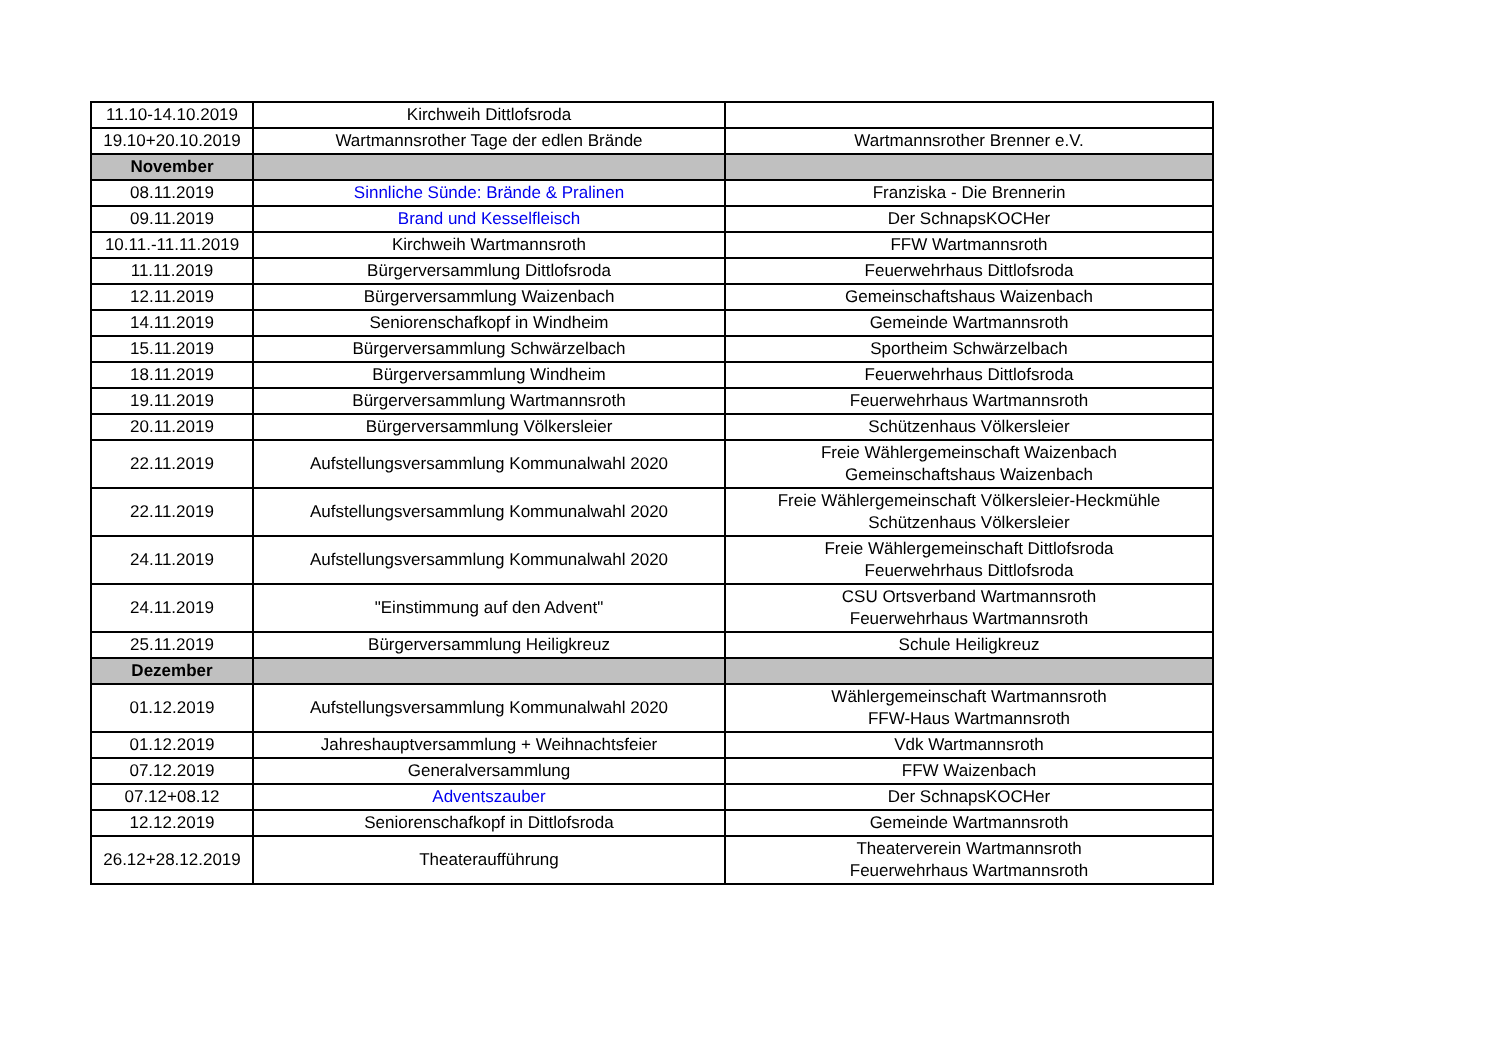| 11.10-14.10.2019 | Kirchweih Dittlofsroda | |
| 19.10+20.10.2019 | Wartmannsrother Tage der edlen Brände | Wartmannsrother Brenner e.V. |
| November | | |
| 08.11.2019 | Sinnliche Sünde: Brände & Pralinen | Franziska - Die Brennerin |
| 09.11.2019 | Brand und Kesselfleisch | Der SchnapsKOCHer |
| 10.11.-11.11.2019 | Kirchweih Wartmannsroth | FFW Wartmannsroth |
| 11.11.2019 | Bürgerversammlung Dittlofsroda | Feuerwehrhaus Dittlofsroda |
| 12.11.2019 | Bürgerversammlung Waizenbach | Gemeinschaftshaus Waizenbach |
| 14.11.2019 | Seniorenschafkopf in Windheim | Gemeinde Wartmannsroth |
| 15.11.2019 | Bürgerversammlung Schwärzelbach | Sportheim Schwärzelbach |
| 18.11.2019 | Bürgerversammlung Windheim | Feuerwehrhaus Dittlofsroda |
| 19.11.2019 | Bürgerversammlung Wartmannsroth | Feuerwehrhaus Wartmannsroth |
| 20.11.2019 | Bürgerversammlung Völkersleier | Schützenhaus Völkersleier |
| 22.11.2019 | Aufstellungsversammlung Kommunalwahl 2020 | Freie Wählergemeinschaft Waizenbach Gemeinschaftshaus Waizenbach |
| 22.11.2019 | Aufstellungsversammlung Kommunalwahl 2020 | Freie Wählergemeinschaft Völkersleier-Heckmühle Schützenhaus Völkersleier |
| 24.11.2019 | Aufstellungsversammlung Kommunalwahl 2020 | Freie Wählergemeinschaft Dittlofsroda Feuerwehrhaus Dittlofsroda |
| 24.11.2019 | "Einstimmung auf den Advent" | CSU Ortsverband Wartmannsroth Feuerwehrhaus Wartmannsroth |
| 25.11.2019 | Bürgerversammlung Heiligkreuz | Schule Heiligkreuz |
| Dezember | | |
| 01.12.2019 | Aufstellungsversammlung Kommunalwahl 2020 | Wählergemeinschaft Wartmannsroth FFW-Haus Wartmannsroth |
| 01.12.2019 | Jahreshauptversammlung + Weihnachtsfeier | Vdk Wartmannsroth |
| 07.12.2019 | Generalversammlung | FFW Waizenbach |
| 07.12+08.12 | Adventszauber | Der SchnapsKOCHer |
| 12.12.2019 | Seniorenschafkopf in Dittlofsroda | Gemeinde Wartmannsroth |
| 26.12+28.12.2019 | Theateraufführung | Theaterverein Wartmannsroth Feuerwehrhaus Wartmannsroth |